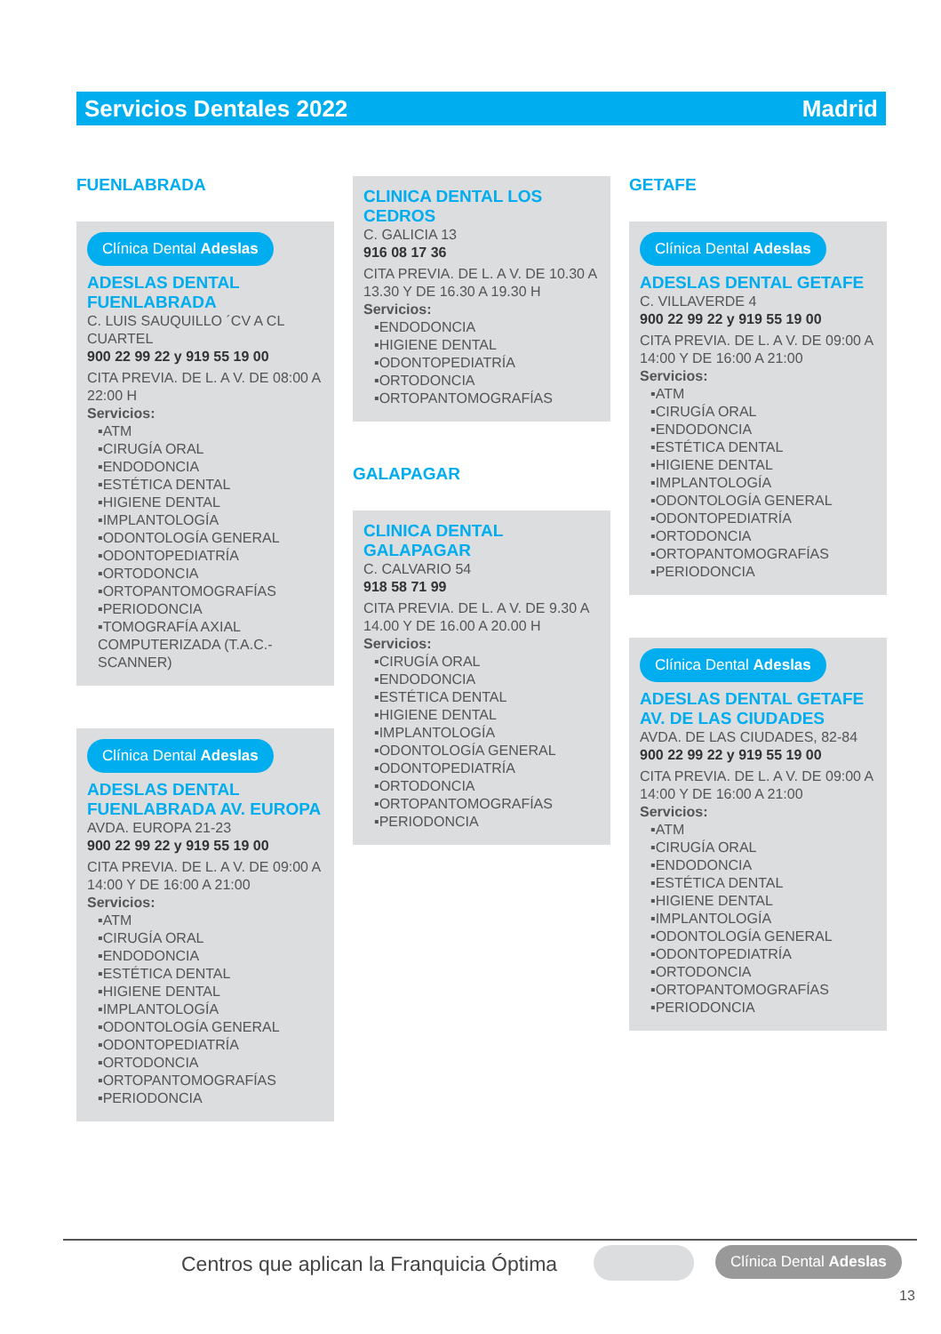Servicios Dentales 2022 Madrid
FUENLABRADA
Clínica Dental Adeslas
ADESLAS DENTAL FUENLABRADA
C. LUIS SAUQUILLO ´CV A CL CUARTEL
900 22 99 22 y 919 55 19 00
CITA PREVIA. DE L. A V. DE 08:00 A 22:00 H
Servicios:
▪ATM
▪CIRUGÍA ORAL
▪ENDODONCIA
▪ESTÉTICA DENTAL
▪HIGIENE DENTAL
▪IMPLANTOLOGÍA
▪ODONTOLOGÍA GENERAL
▪ODONTOPEDIATRÍA
▪ORTODONCIA
▪ORTOPANTOMOGRAFÍAS
▪PERIODONCIA
▪TOMOGRAFÍA AXIAL COMPUTERIZADA (T.A.C.-SCANNER)
Clínica Dental Adeslas
ADESLAS DENTAL FUENLABRADA AV. EUROPA
AVDA. EUROPA 21-23
900 22 99 22 y 919 55 19 00
CITA PREVIA. DE L. A V. DE 09:00 A 14:00 Y DE 16:00 A 21:00
Servicios:
▪ATM
▪CIRUGÍA ORAL
▪ENDODONCIA
▪ESTÉTICA DENTAL
▪HIGIENE DENTAL
▪IMPLANTOLOGÍA
▪ODONTOLOGÍA GENERAL
▪ODONTOPEDIATRÍA
▪ORTODONCIA
▪ORTOPANTOMOGRAFÍAS
▪PERIODONCIA
CLINICA DENTAL LOS CEDROS
C. GALICIA 13
916 08 17 36
CITA PREVIA. DE L. A V. DE 10.30 A 13.30 Y DE 16.30 A 19.30 H
Servicios:
▪ENDODONCIA
▪HIGIENE DENTAL
▪ODONTOPEDIATRÍA
▪ORTODONCIA
▪ORTOPANTOMOGRAFÍAS
GALAPAGAR
CLINICA DENTAL GALAPAGAR
C. CALVARIO 54
918 58 71 99
CITA PREVIA. DE L. A V. DE 9.30 A 14.00 Y DE 16.00 A 20.00 H
Servicios:
▪CIRUGÍA ORAL
▪ENDODONCIA
▪ESTÉTICA DENTAL
▪HIGIENE DENTAL
▪IMPLANTOLOGÍA
▪ODONTOLOGÍA GENERAL
▪ODONTOPEDIATRÍA
▪ORTODONCIA
▪ORTOPANTOMOGRAFÍAS
▪PERIODONCIA
GETAFE
Clínica Dental Adeslas
ADESLAS DENTAL GETAFE
C. VILLAVERDE 4
900 22 99 22 y 919 55 19 00
CITA PREVIA. DE L. A V. DE 09:00 A 14:00 Y DE 16:00 A 21:00
Servicios:
▪ATM
▪CIRUGÍA ORAL
▪ENDODONCIA
▪ESTÉTICA DENTAL
▪HIGIENE DENTAL
▪IMPLANTOLOGÍA
▪ODONTOLOGÍA GENERAL
▪ODONTOPEDIATRÍA
▪ORTODONCIA
▪ORTOPANTOMOGRAFÍAS
▪PERIODONCIA
Clínica Dental Adeslas
ADESLAS DENTAL GETAFE AV. DE LAS CIUDADES
AVDA. DE LAS CIUDADES, 82-84
900 22 99 22 y 919 55 19 00
CITA PREVIA. DE L. A V. DE 09:00 A 14:00 Y DE 16:00 A 21:00
Servicios:
▪ATM
▪CIRUGÍA ORAL
▪ENDODONCIA
▪ESTÉTICA DENTAL
▪HIGIENE DENTAL
▪IMPLANTOLOGÍA
▪ODONTOLOGÍA GENERAL
▪ODONTOPEDIATRÍA
▪ORTODONCIA
▪ORTOPANTOMOGRAFÍAS
▪PERIODONCIA
Centros que aplican la Franquicia Óptima
Clínica Dental Adeslas
13